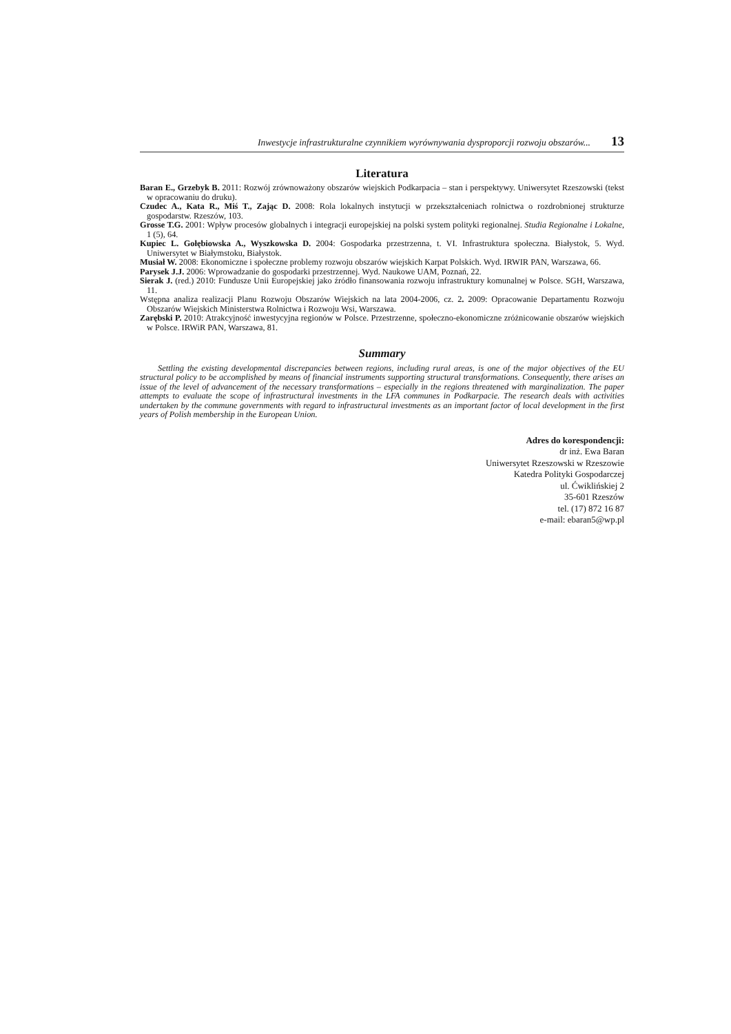Inwestycje infrastrukturalne czynnikiem wyrównywania dysproporcji rozwoju obszarów... 13
Literatura
Baran E., Grzebyk B. 2011: Rozwój zrównoważony obszarów wiejskich Podkarpacia – stan i perspektywy. Uniwersytet Rzeszowski (tekst w opracowaniu do druku).
Czudec A., Kata R., Miś T., Zając D. 2008: Rola lokalnych instytucji w przekształceniach rolnictwa o rozdrobnionej strukturze gospodarstw. Rzeszów, 103.
Grosse T.G. 2001: Wpływ procesów globalnych i integracji europejskiej na polski system polityki regionalnej. Studia Regionalne i Lokalne, 1 (5), 64.
Kupiec L. Gołębiowska A., Wyszkowska D. 2004: Gospodarka przestrzenna, t. VI. Infrastruktura społeczna. Białystok, 5. Wyd. Uniwersytet w Białymstoku, Białystok.
Musiał W. 2008: Ekonomiczne i społeczne problemy rozwoju obszarów wiejskich Karpat Polskich. Wyd. IRWIR PAN, Warszawa, 66.
Parysek J.J. 2006: Wprowadzanie do gospodarki przestrzennej. Wyd. Naukowe UAM, Poznań, 22.
Sierak J. (red.) 2010: Fundusze Unii Europejskiej jako źródło finansowania rozwoju infrastruktury komunalnej w Polsce. SGH, Warszawa, 11.
Wstępna analiza realizacji Planu Rozwoju Obszarów Wiejskich na lata 2004-2006, cz. 2. 2009: Opracowanie Departamentu Rozwoju Obszarów Wiejskich Ministerstwa Rolnictwa i Rozwoju Wsi, Warszawa.
Zarębski P. 2010: Atrakcyjność inwestycyjna regionów w Polsce. Przestrzenne, społeczno-ekonomiczne zróżnicowanie obszarów wiejskich w Polsce. IRWiR PAN, Warszawa, 81.
Summary
Settling the existing developmental discrepancies between regions, including rural areas, is one of the major objectives of the EU structural policy to be accomplished by means of financial instruments supporting structural transformations. Consequently, there arises an issue of the level of advancement of the necessary transformations – especially in the regions threatened with marginalization. The paper attempts to evaluate the scope of infrastructural investments in the LFA communes in Podkarpacie. The research deals with activities undertaken by the commune governments with regard to infrastructural investments as an important factor of local development in the first years of Polish membership in the European Union.
Adres do korespondencji:
dr inż. Ewa Baran
Uniwersytet Rzeszowski w Rzeszowie
Katedra Polityki Gospodarczej
ul. Ćwiklińskiej 2
35-601 Rzeszów
tel. (17) 872 16 87
e-mail: ebaran5@wp.pl